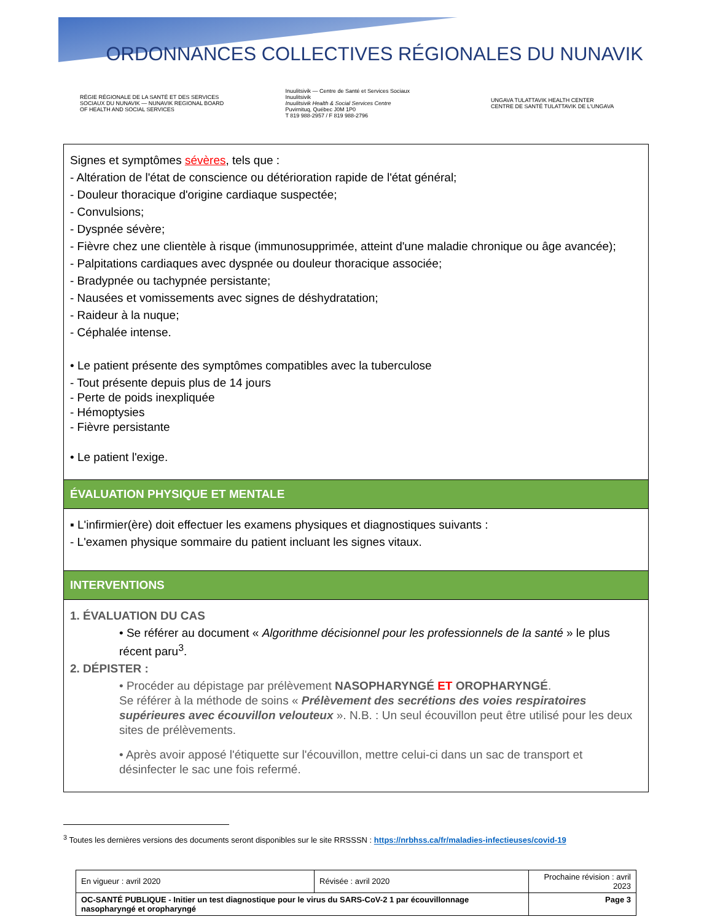ORDONNANCES COLLECTIVES RÉGIONALES DU NUNAVIK
RÉGIE RÉGIONALE DE LA SANTÉ ET DES SERVICES SOCIAUX DU NUNAVIK — NUNAVIK REGIONAL BOARD OF HEALTH AND SOCIAL SERVICES
Inuulitsivik — Centre de Santé et Services Sociaux Inuulitsivik
Inuulitsivik Health & Social Services Centre
Puvirnituq, Québec J0M 1P0
T 819 988-2957 / F 819 988-2796
UNGAVA TULATTAVIK HEALTH CENTER
CENTRE DE SANTÉ TULATTAVIK DE L'UNGAVA
Signes et symptômes sévères, tels que :
- Altération de l'état de conscience ou détérioration rapide de l'état général;
- Douleur thoracique d'origine cardiaque suspectée;
- Convulsions;
- Dyspnée sévère;
- Fièvre chez une clientèle à risque (immunosupprimée, atteint d'une maladie chronique ou âge avancée);
- Palpitations cardiaques avec dyspnée ou douleur thoracique associée;
- Bradypnée ou tachypnée persistante;
- Nausées et vomissements avec signes de déshydratation;
- Raideur à la nuque;
- Céphalée intense.
• Le patient présente des symptômes compatibles avec la tuberculose
- Tout présente depuis plus de 14 jours
- Perte de poids inexpliquée
- Hémoptysies
- Fièvre persistante
• Le patient l'exige.
ÉVALUATION PHYSIQUE ET MENTALE
▪ L'infirmier(ère) doit effectuer les examens physiques et diagnostiques suivants :
- L'examen physique sommaire du patient incluant les signes vitaux.
INTERVENTIONS
1. ÉVALUATION DU CAS
• Se référer au document « Algorithme décisionnel pour les professionnels de la santé » le plus récent paru<sup>3</sup>.
2. DÉPISTER :
• Procéder au dépistage par prélèvement NASOPHARYNGÉ ET OROPHARYNGÉ.
Se référer à la méthode de soins « Prélèvement des secrétions des voies respiratoires supérieures avec écouvillon velouteux ». N.B. : Un seul écouvillon peut être utilisé pour les deux sites de prélèvements.
• Après avoir apposé l'étiquette sur l'écouvillon, mettre celui-ci dans un sac de transport et désinfecter le sac une fois refermé.
<sup>3</sup> Toutes les dernières versions des documents seront disponibles sur le site RRSSSN : https://nrbhss.ca/fr/maladies-infectieuses/covid-19
| En vigueur : avril 2020 | Révisée : avril 2020 | Prochaine révision : avril 2023 |
| OC-SANTÉ PUBLIQUE - Initier un test diagnostique pour le virus du SARS-CoV-2 1 par écouvillonnage nasopharyngé et oropharyngé | | Page 3 |